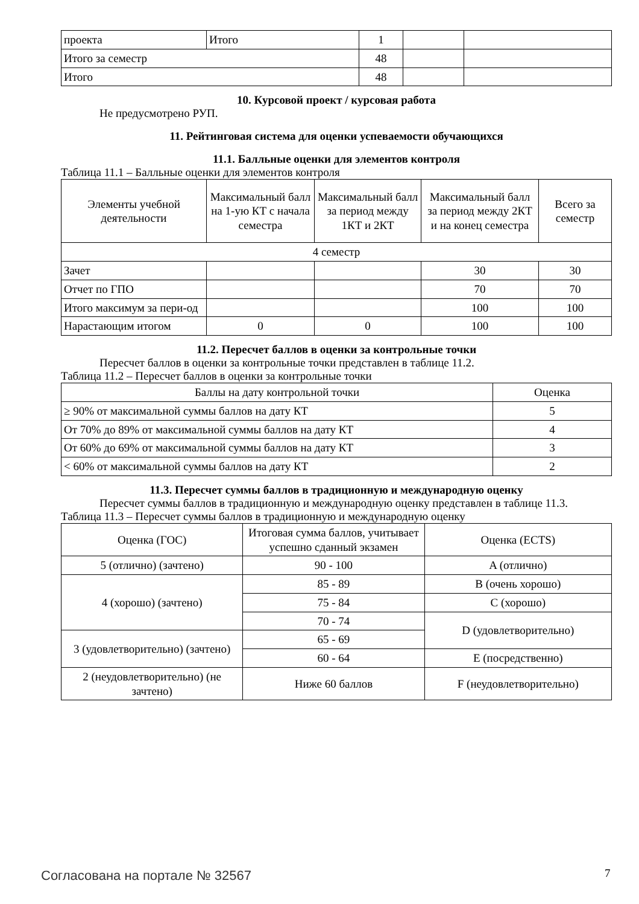| проекта | Итого | 1 | | |
| Итого за семестр | | 48 | | |
| Итого | | 48 | | |
10. Курсовой проект / курсовая работа
Не предусмотрено РУП.
11. Рейтинговая система для оценки успеваемости обучающихся
11.1. Балльные оценки для элементов контроля
Таблица 11.1 – Балльные оценки для элементов контроля
| Элементы учебной деятельности | Максимальный балл на 1-ую КТ с начала семестра | Максимальный балл за период между 1КТ и 2КТ | Максимальный балл за период между 2КТ и на конец семестра | Всего за семестр |
| --- | --- | --- | --- | --- |
| 4 семестр | | | | |
| Зачет | | | 30 | 30 |
| Отчет по ГПО | | | 70 | 70 |
| Итого максимум за пери-од | | | 100 | 100 |
| Нарастающим итогом | 0 | 0 | 100 | 100 |
11.2. Пересчет баллов в оценки за контрольные точки
Пересчет баллов в оценки за контрольные точки представлен в таблице 11.2.
Таблица 11.2 – Пересчет баллов в оценки за контрольные точки
| Баллы на дату контрольной точки | Оценка |
| --- | --- |
| ≥ 90% от максимальной суммы баллов на дату КТ | 5 |
| От 70% до 89% от максимальной суммы баллов на дату КТ | 4 |
| От 60% до 69% от максимальной суммы баллов на дату КТ | 3 |
| < 60% от максимальной суммы баллов на дату КТ | 2 |
11.3. Пересчет суммы баллов в традиционную и международную оценку
Пересчет суммы баллов в традиционную и международную оценку представлен в таблице 11.3.
Таблица 11.3 – Пересчет суммы баллов в традиционную и международную оценку
| Оценка (ГОС) | Итоговая сумма баллов, учитывает успешно сданный экзамен | Оценка (ECTS) |
| --- | --- | --- |
| 5 (отлично) (зачтено) | 90 - 100 | A (отлично) |
| 4 (хорошо) (зачтено) | 85 - 89 | B (очень хорошо) |
| | 75 - 84 | C (хорошо) |
| | 70 - 74 | D (удовлетворительно) |
| 3 (удовлетворительно) (зачтено) | 65 - 69 | |
| | 60 - 64 | E (посредственно) |
| 2 (неудовлетворительно) (не зачтено) | Ниже 60 баллов | F (неудовлетворительно) |
Согласована на портале № 32567 7